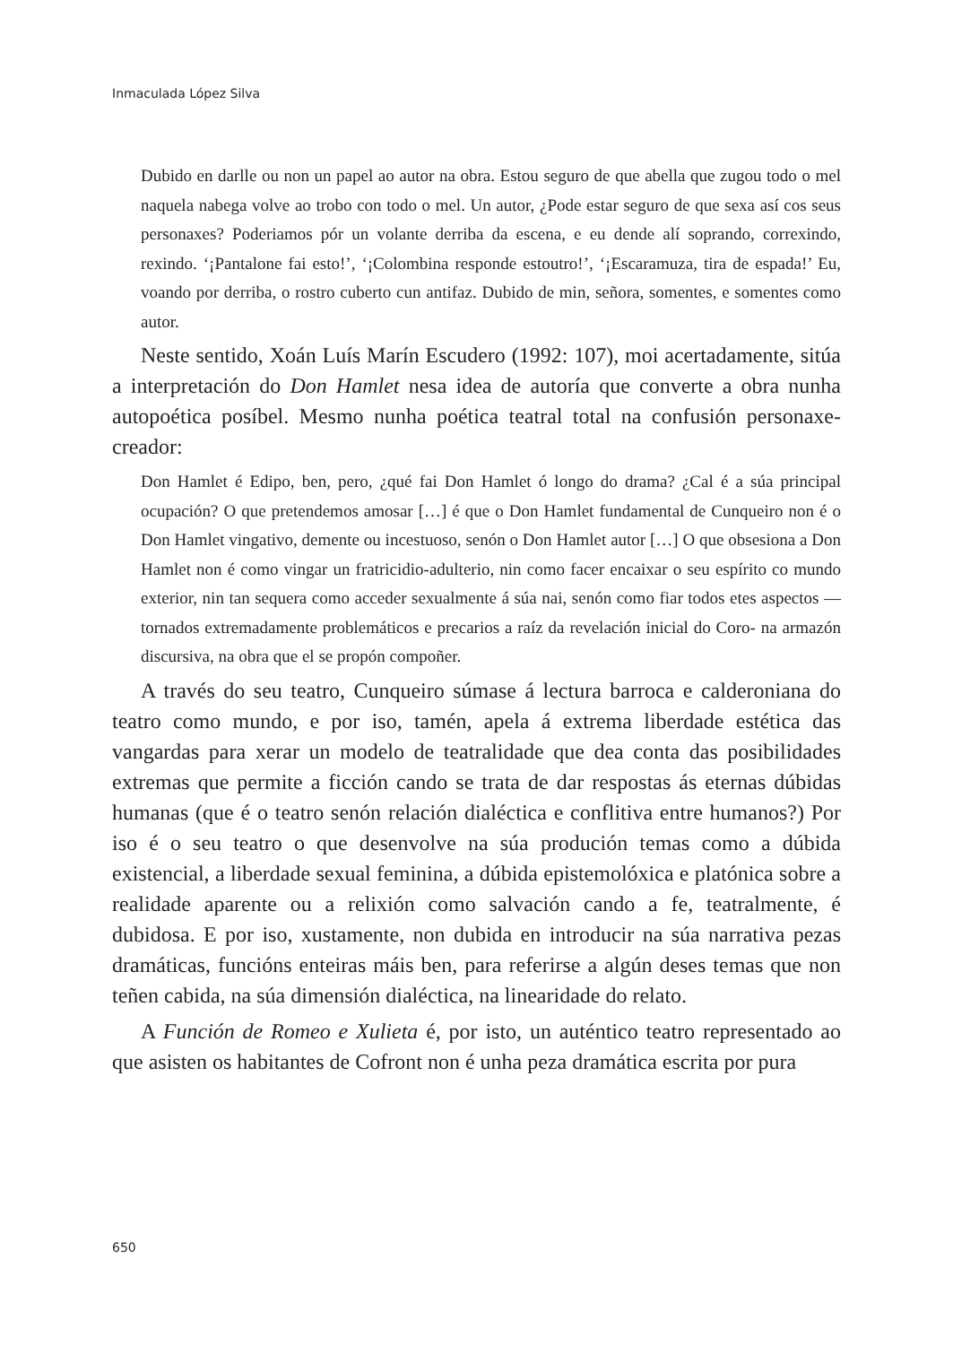Inmaculada López Silva
Dubido en darlle ou non un papel ao autor na obra. Estou seguro de que abella que zugou todo o mel naquela nabega volve ao trobo con todo o mel. Un autor, ¿Pode estar seguro de que sexa así cos seus personaxes? Poderiamos pór un volante derriba da escena, e eu dende alí soprando, correxindo, rexindo. ‘¡Pantalone fai esto!’, ‘¡Colombina responde estoutro!’, ‘¡Escaramuza, tira de espada!’ Eu, voando por derriba, o rostro cuberto cun antifaz. Dubido de min, señora, somentes, e somentes como autor.
Neste sentido, Xoán Luís Marín Escudero (1992: 107), moi acertadamente, sitúa a interpretación do Don Hamlet nesa idea de autoría que converte a obra nunha autopoética posíbel. Mesmo nunha poética teatral total na confusión personaxe-creador:
Don Hamlet é Edipo, ben, pero, ¿qué fai Don Hamlet ó longo do drama? ¿Cal é a súa principal ocupación? O que pretendemos amosar […] é que o Don Hamlet fundamental de Cunqueiro non é o Don Hamlet vingativo, demente ou incestuoso, senón o Don Hamlet autor […] O que obsesiona a Don Hamlet non é como vingar un fratricidio-adulterio, nin como facer encaixar o seu espírito co mundo exterior, nin tan sequera como acceder sexualmente á súa nai, senón como fiar todos etes aspectos —tornados extremadamente problemáticos e precarios a raíz da revelación inicial do Coro- na armazón discursiva, na obra que el se propón compoñer.
A través do seu teatro, Cunqueiro súmase á lectura barroca e calderoniana do teatro como mundo, e por iso, tamén, apela á extrema liberdade estética das vangardas para xerar un modelo de teatralidade que dea conta das posibilidades extremas que permite a ficción cando se trata de dar respostas ás eternas dúbidas humanas (que é o teatro senón relación dialéctica e conflitiva entre humanos?) Por iso é o seu teatro o que desenvolve na súa produción temas como a dúbida existencial, a liberdade sexual feminina, a dúbida epistemolóxica e platónica sobre a realidade aparente ou a relixión como salvación cando a fe, teatralmente, é dubidosa. E por iso, xustamente, non dubida en introducir na súa narrativa pezas dramáticas, funcións enteiras máis ben, para referirse a algún deses temas que non teñen cabida, na súa dimensión dialéctica, na linearidade do relato.
A Función de Romeo e Xulieta é, por isto, un auténtico teatro representado ao que asisten os habitantes de Cofront non é unha peza dramática escrita por pura
650